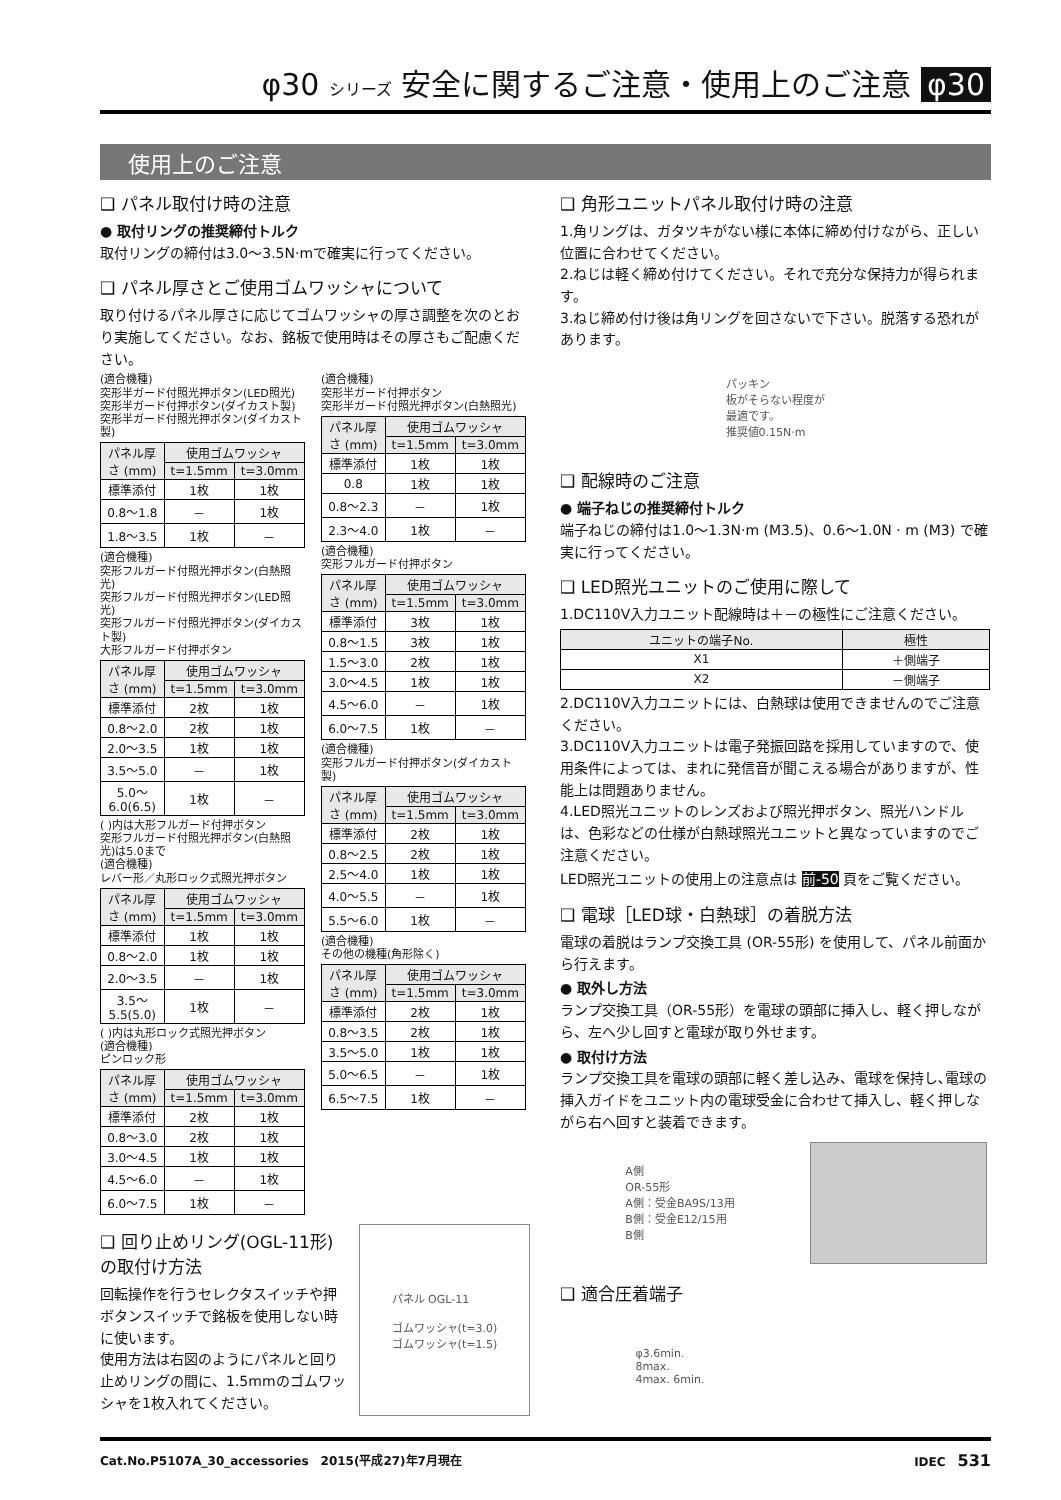φ30 シリーズ 安全に関するご注意・使用上のご注意 φ30
使用上のご注意
❑ パネル取付け時の注意
● 取付リングの推奨締付トルク
取付リングの締付は3.0～3.5N·mで確実に行ってください。
❑ パネル厚さとご使用ゴムワッシャについて
取り付けるパネル厚さに応じてゴムワッシャの厚さ調整を次のとおり実施してください。なお、銘板で使用時はその厚さもご配慮ください。
(適合機種)
突形半ガード付照光押ボタン(LED照光)
突形半ガード付押ボタン(ダイカスト製)
突形半ガード付照光押ボタン(ダイカスト製)
| パネル厚さ (mm) | 使用ゴムワッシャ | |
| --- | --- | --- |
| | t=1.5mm | t=3.0mm |
| 標準添付 | 1枚 | 1枚 |
| 0.8～1.8 | － | 1枚 |
| 1.8～3.5 | 1枚 | － |
(適合機種)
突形フルガード付照光押ボタン(白熱照光)
突形フルガード付照光押ボタン(LED照光)
突形フルガード付照光押ボタン(ダイカスト製)
大形フルガード付押ボタン
| パネル厚さ (mm) | 使用ゴムワッシャ | |
| --- | --- | --- |
| | t=1.5mm | t=3.0mm |
| 標準添付 | 2枚 | 1枚 |
| 0.8～2.0 | 2枚 | 1枚 |
| 2.0～3.5 | 1枚 | 1枚 |
| 3.5～5.0 | － | 1枚 |
| 5.0～6.0(6.5) | 1枚 | － |
( )内は大形フルガード付押ボタン
突形フルガード付照光押ボタン(白熱照光)は5.0まで
(適合機種)
レバー形／丸形ロック式照光押ボタン
| パネル厚さ (mm) | 使用ゴムワッシャ | |
| --- | --- | --- |
| | t=1.5mm | t=3.0mm |
| 標準添付 | 1枚 | 1枚 |
| 0.8～2.0 | 1枚 | 1枚 |
| 2.0～3.5 | － | 1枚 |
| 3.5～5.5(5.0) | 1枚 | － |
( )内は丸形ロック式照光押ボタン
(適合機種)
ピンロック形
| パネル厚さ (mm) | 使用ゴムワッシャ | |
| --- | --- | --- |
| | t=1.5mm | t=3.0mm |
| 標準添付 | 2枚 | 1枚 |
| 0.8～3.0 | 2枚 | 1枚 |
| 3.0～4.5 | 1枚 | 1枚 |
| 4.5～6.0 | － | 1枚 |
| 6.0～7.5 | 1枚 | － |
(適合機種)
突形半ガード付押ボタン
突形半ガード付照光押ボタン(白熱照光)
| パネル厚さ (mm) | 使用ゴムワッシャ | |
| --- | --- | --- |
| | t=1.5mm | t=3.0mm |
| 標準添付 | 1枚 | 1枚 |
| 0.8 | 1枚 | 1枚 |
| 0.8～2.3 | － | 1枚 |
| 2.3～4.0 | 1枚 | － |
(適合機種)
突形フルガード付押ボタン
| パネル厚さ (mm) | 使用ゴムワッシャ | |
| --- | --- | --- |
| | t=1.5mm | t=3.0mm |
| 標準添付 | 3枚 | 1枚 |
| 0.8～1.5 | 3枚 | 1枚 |
| 1.5～3.0 | 2枚 | 1枚 |
| 3.0～4.5 | 1枚 | 1枚 |
| 4.5～6.0 | － | 1枚 |
| 6.0～7.5 | 1枚 | － |
(適合機種)
突形フルガード付押ボタン(ダイカスト製)
| パネル厚さ (mm) | 使用ゴムワッシャ | |
| --- | --- | --- |
| | t=1.5mm | t=3.0mm |
| 標準添付 | 2枚 | 1枚 |
| 0.8～2.5 | 2枚 | 1枚 |
| 2.5～4.0 | 1枚 | 1枚 |
| 4.0～5.5 | － | 1枚 |
| 5.5～6.0 | 1枚 | － |
(適合機種)
その他の機種(角形除く)
| パネル厚さ (mm) | 使用ゴムワッシャ | |
| --- | --- | --- |
| | t=1.5mm | t=3.0mm |
| 標準添付 | 2枚 | 1枚 |
| 0.8～3.5 | 2枚 | 1枚 |
| 3.5～5.0 | 1枚 | 1枚 |
| 5.0～6.5 | － | 1枚 |
| 6.5～7.5 | 1枚 | － |
❑ 回り止めリング(OGL-11形)の取付け方法
回転操作を行うセレクタスイッチや押ボタンスイッチで銘板を使用しない時に使います。
使用方法は右図のようにパネルと回り止めリングの間に、1.5mmのゴムワッシャを1枚入れてください。
パネル OGL-11
ゴムワッシャ(t=3.0)
ゴムワッシャ(t=1.5)
❑ 角形ユニットパネル取付け時の注意
1.角リングは、ガタツキがない様に本体に締め付けながら、正しい位置に合わせてください。
2.ねじは軽く締め付けてください。それで充分な保持力が得られます。
3.ねじ締め付け後は角リングを回さないで下さい。脱落する恐れがあります。
パッキン
板がそらない程度が
最適です。
推奨値0.15N·m
❑ 配線時のご注意
● 端子ねじの推奨締付トルク
端子ねじの締付は1.0～1.3N·m (M3.5)、0.6～1.0N · m (M3) で確実に行ってください。
❑ LED照光ユニットのご使用に際して
1.DC110V入力ユニット配線時は＋－の極性にご注意ください。
| ユニットの端子No. | 極性 |
| --- | --- |
| X1 | ＋側端子 |
| X2 | －側端子 |
2.DC110V入力ユニットには、白熱球は使用できませんのでご注意ください。
3.DC110V入力ユニットは電子発振回路を採用していますので、使用条件によっては、まれに発信音が聞こえる場合がありますが、性能上は問題ありません。
4.LED照光ユニットのレンズおよび照光押ボタン、照光ハンドルは、色彩などの仕様が白熱球照光ユニットと異なっていますのでご注意ください。
LED照光ユニットの使用上の注意点は 前-50 頁をご覧ください。
❑ 電球［LED球・白熱球］の着脱方法
電球の着脱はランプ交換工具 (OR-55形) を使用して、パネル前面から行えます。
● 取外し方法
ランプ交換工具（OR-55形）を電球の頭部に挿入し、軽く押しながら、左へ少し回すと電球が取り外せます。
● 取付け方法
ランプ交換工具を電球の頭部に軽く差し込み、電球を保持し､電球の挿入ガイドをユニット内の電球受金に合わせて挿入し、軽く押しながら右へ回すと装着できます。
A側
OR-55形
A側：受金BA9S/13用
B側：受金E12/15用
B側
❑ 適合圧着端子
φ3.6min.
8max.
4max. 6min.
Cat.No.P5107A_30_accessories　2015(平成27)年7月現在 IDEC　531